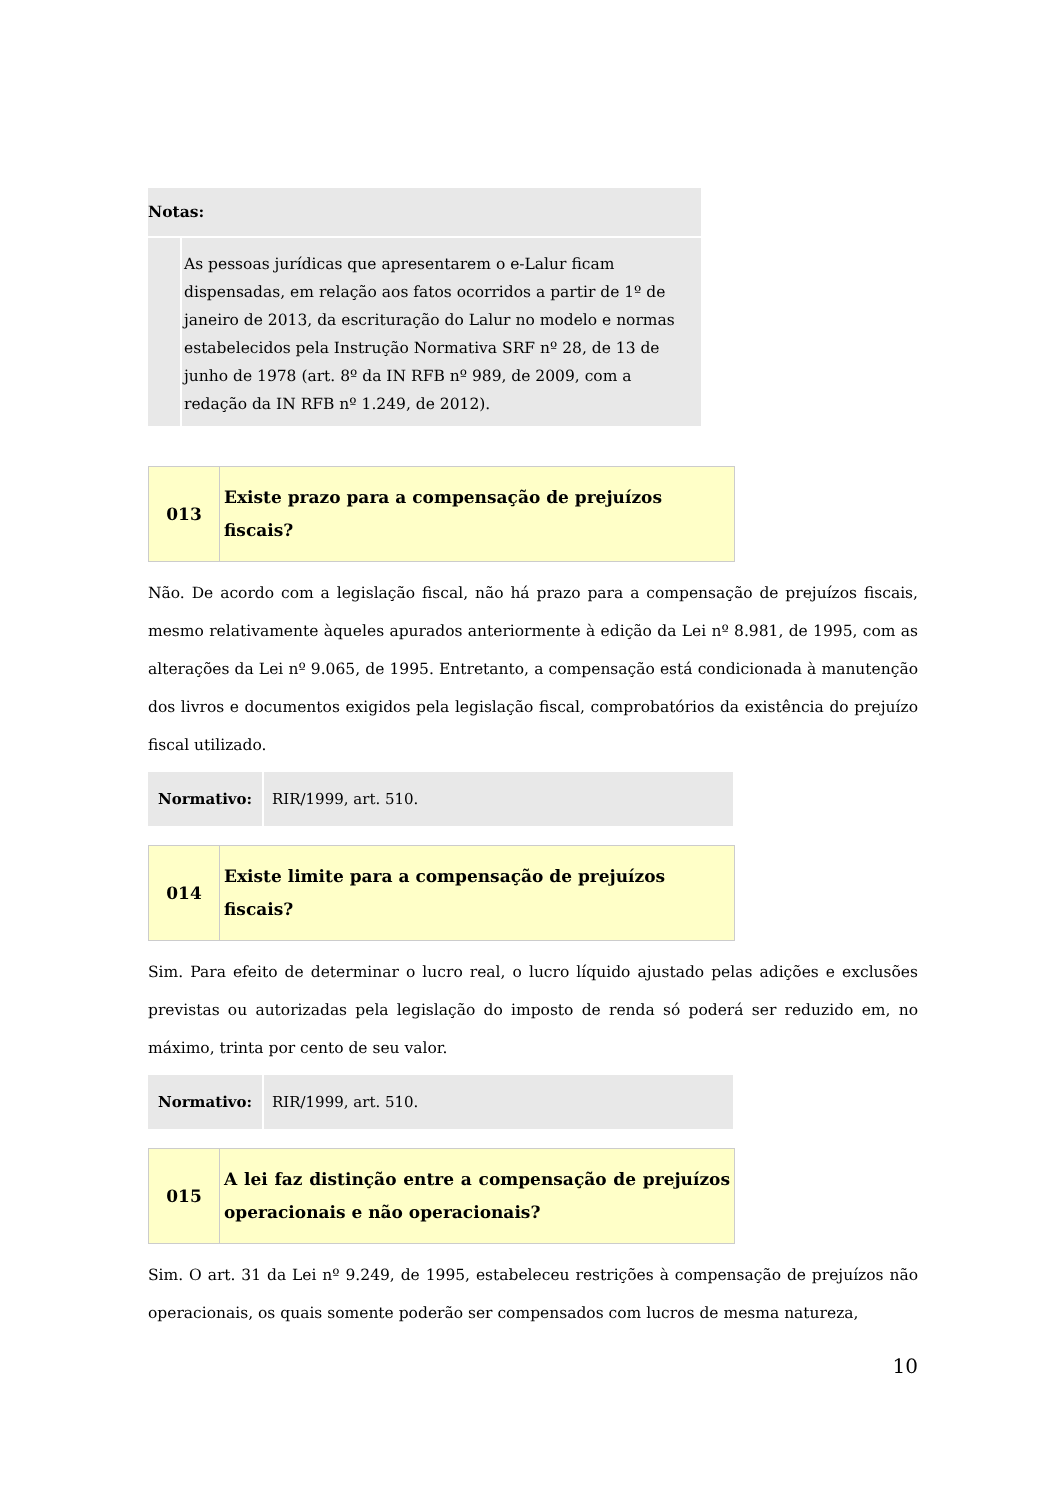| Notas: | |
| | As pessoas jurídicas que apresentarem o e-Lalur ficam dispensadas, em relação aos fatos ocorridos a partir de 1º de janeiro de 2013, da escrituração do Lalur no modelo e normas estabelecidos pela Instrução Normativa SRF nº 28, de 13 de junho de 1978 (art. 8º da IN RFB nº 989, de 2009, com a redação da IN RFB nº 1.249, de 2012). |
| 013 | Existe prazo para a compensação de prejuízos fiscais? |
Não. De acordo com a legislação fiscal, não há prazo para a compensação de prejuízos fiscais, mesmo relativamente àqueles apurados anteriormente à edição da Lei nº 8.981, de 1995, com as alterações da Lei nº 9.065, de 1995. Entretanto, a compensação está condicionada à manutenção dos livros e documentos exigidos pela legislação fiscal, comprobatórios da existência do prejuízo fiscal utilizado.
| Normativo: | RIR/1999, art. 510. |
| 014 | Existe limite para a compensação de prejuízos fiscais? |
Sim. Para efeito de determinar o lucro real, o lucro líquido ajustado pelas adições e exclusões previstas ou autorizadas pela legislação do imposto de renda só poderá ser reduzido em, no máximo, trinta por cento de seu valor.
| Normativo: | RIR/1999, art. 510. |
| 015 | A lei faz distinção entre a compensação de prejuízos operacionais e não operacionais? |
Sim. O art. 31 da Lei nº 9.249, de 1995, estabeleceu restrições à compensação de prejuízos não operacionais, os quais somente poderão ser compensados com lucros de mesma natureza,
10